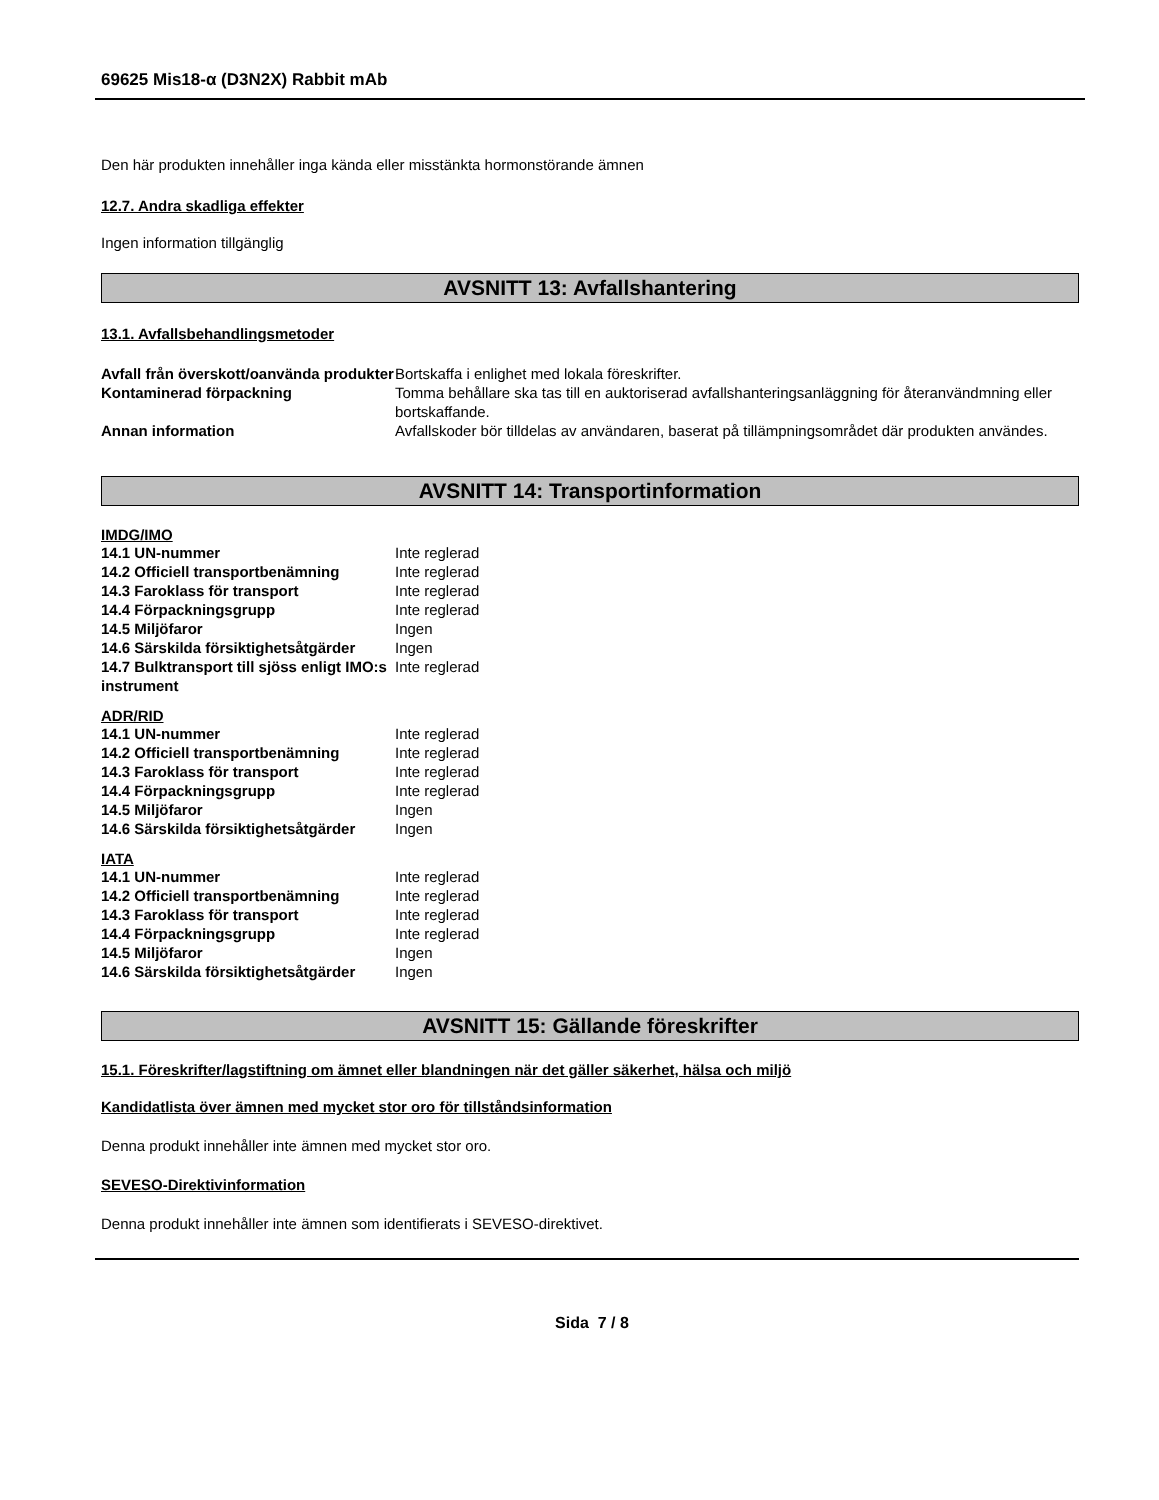69625 Mis18-α (D3N2X) Rabbit mAb
Den här produkten innehåller inga kända eller misstänkta hormonstörande ämnen
12.7. Andra skadliga effekter
Ingen information tillgänglig
AVSNITT 13: Avfallshantering
13.1. Avfallsbehandlingsmetoder
| Avfall från överskott/oanvända produkter | Bortskaffa i enlighet med lokala föreskrifter. |
| Kontaminerad förpackning | Tomma behållare ska tas till en auktoriserad avfallshanteringsanläggning för återanvändmning eller bortskaffande. |
| Annan information | Avfallskoder bör tilldelas av användaren, baserat på tillämpningsområdet där produkten användes. |
AVSNITT 14: Transportinformation
IMDG/IMO
| 14.1 UN-nummer | Inte reglerad |
| 14.2 Officiell transportbenämning | Inte reglerad |
| 14.3 Faroklass för transport | Inte reglerad |
| 14.4 Förpackningsgrupp | Inte reglerad |
| 14.5 Miljöfaror | Ingen |
| 14.6 Särskilda försiktighetsåtgärder | Ingen |
| 14.7 Bulktransport till sjöss enligt IMO:s instrument | Inte reglerad |
ADR/RID
| 14.1 UN-nummer | Inte reglerad |
| 14.2 Officiell transportbenämning | Inte reglerad |
| 14.3 Faroklass för transport | Inte reglerad |
| 14.4 Förpackningsgrupp | Inte reglerad |
| 14.5 Miljöfaror | Ingen |
| 14.6 Särskilda försiktighetsåtgärder | Ingen |
IATA
| 14.1 UN-nummer | Inte reglerad |
| 14.2 Officiell transportbenämning | Inte reglerad |
| 14.3 Faroklass för transport | Inte reglerad |
| 14.4 Förpackningsgrupp | Inte reglerad |
| 14.5 Miljöfaror | Ingen |
| 14.6 Särskilda försiktighetsåtgärder | Ingen |
AVSNITT 15: Gällande föreskrifter
15.1. Föreskrifter/lagstiftning om ämnet eller blandningen när det gäller säkerhet, hälsa och miljö
Kandidatlista över ämnen med mycket stor oro för tillståndsinformation
Denna produkt innehåller inte ämnen med mycket stor oro.
SEVESO-Direktivinformation
Denna produkt innehåller inte ämnen som identifierats i SEVESO-direktivet.
Sida 7 / 8